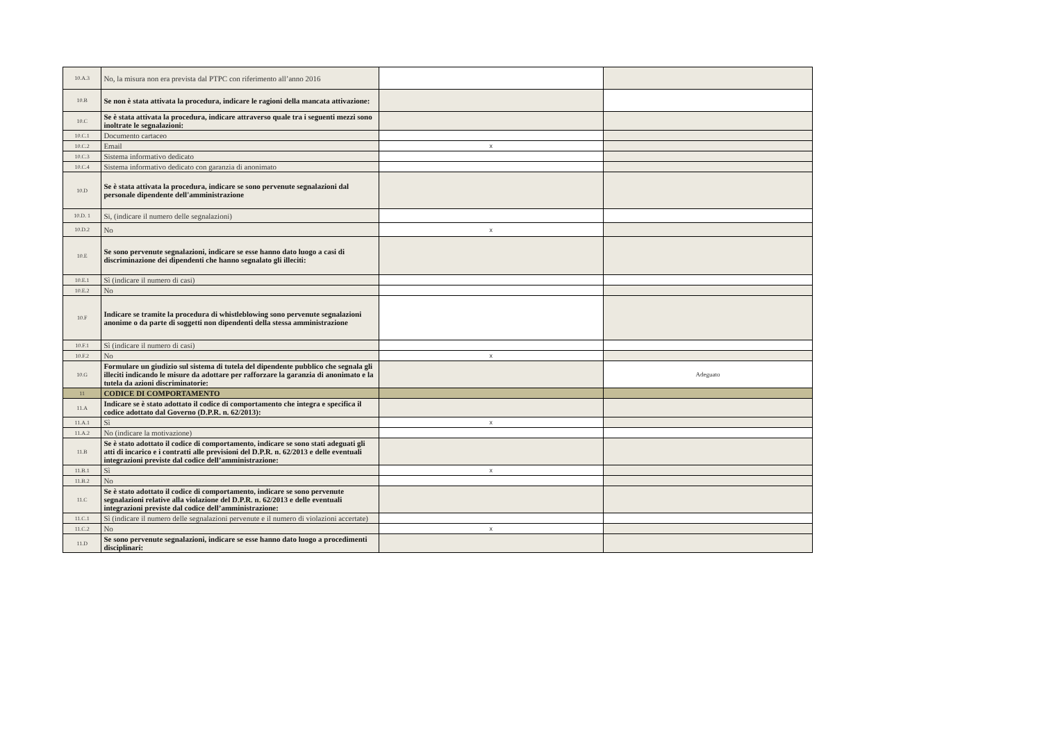| 10.A.3 | No, la misura non era prevista dal PTPC con riferimento all’anno 2016 | | |
| 10.B | Se non è stata attivata la procedura, indicare le ragioni della mancata attivazione: | | |
| 10.C | Se è stata attivata la procedura, indicare attraverso quale tra i seguenti mezzi sono inoltrate le segnalazioni: | | |
| 10.C.1 | Documento cartaceo | | |
| 10.C.2 | Email | x | |
| 10.C.3 | Sistema informativo dedicato | | |
| 10.C.4 | Sistema informativo dedicato con garanzia di anonimato | | |
| 10.D | Se è stata attivata la procedura, indicare se sono pervenute segnalazioni dal personale dipendente dell'amministrazione | | |
| 10.D. 1 | Si, (indicare il numero delle segnalazioni) | | |
| 10.D.2 | No | x | |
| 10.E | Se sono pervenute segnalazioni, indicare se esse hanno dato luogo a casi di discriminazione dei dipendenti che hanno segnalato gli illeciti: | | |
| 10.E.1 | Sì (indicare il numero di casi) | | |
| 10.E.2 | No | | |
| 10.F | Indicare se tramite la procedura di whistleblowing sono pervenute segnalazioni anonime o da parte di soggetti non dipendenti della stessa amministrazione | | |
| 10.F.1 | Sì (indicare il numero di casi) | | |
| 10.F.2 | No | x | |
| 10.G | Formulare un giudizio sul sistema di tutela del dipendente pubblico che segnala gli illeciti indicando le misure da adottare per rafforzare la garanzia di anonimato e la tutela da azioni discriminatorie: | | Adeguato |
| 11 | CODICE DI COMPORTAMENTO | | |
| 11.A | Indicare se è stato adottato il codice di comportamento che integra e specifica il codice adottato dal Governo (D.P.R. n. 62/2013): | | |
| 11.A.1 | Sì | x | |
| 11.A.2 | No (indicare la motivazione) | | |
| 11.B | Se è stato adottato il codice di comportamento, indicare se sono stati adeguati gli atti di incarico e i contratti alle previsioni del D.P.R. n. 62/2013 e delle eventuali integrazioni previste dal codice dell’amministrazione: | | |
| 11.B.1 | Sì | x | |
| 11.B.2 | No | | |
| 11.C | Se è stato adottato il codice di comportamento, indicare se sono pervenute segnalazioni relative alla violazione del D.P.R. n. 62/2013 e delle eventuali integrazioni previste dal codice dell’amministrazione: | | |
| 11.C.1 | Sì (indicare il numero delle segnalazioni pervenute e il numero di violazioni accertate) | | |
| 11.C.2 | No | x | |
| 11.D | Se sono pervenute segnalazioni, indicare se esse hanno dato luogo a procedimenti disciplinari: | | |